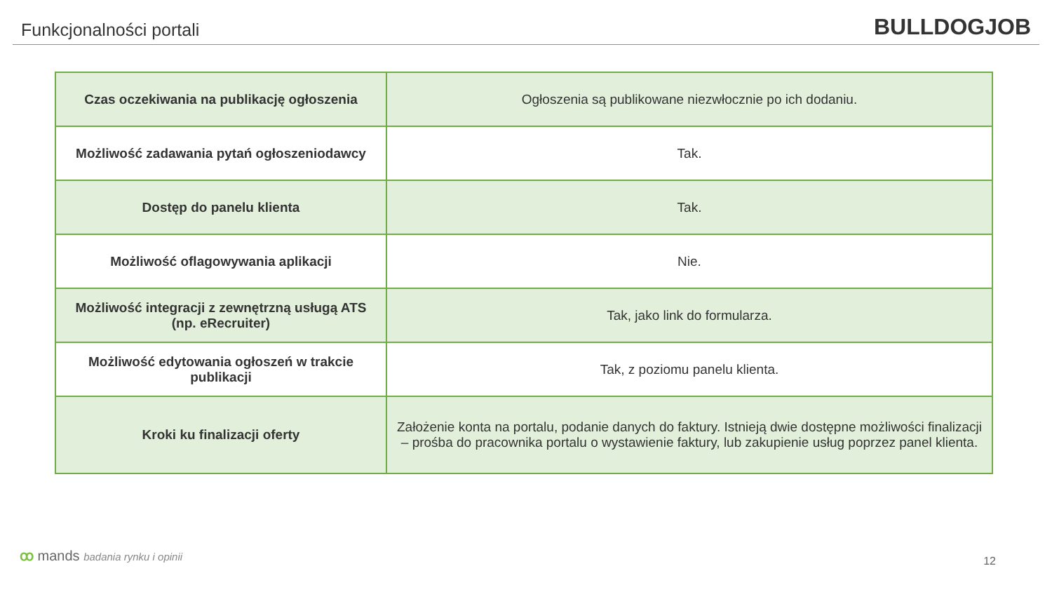Funkcjonalności portali
BULLDOGJOB
| Czas oczekiwania na publikację ogłoszenia | Ogłoszenia są publikowane niezwłocznie po ich dodaniu. |
| Możliwość zadawania pytań ogłoszeniodawcy | Tak. |
| Dostęp do panelu klienta | Tak. |
| Możliwość oflagowywania aplikacji | Nie. |
| Możliwość integracji z zewnętrzną usługą ATS (np. eRecruiter) | Tak, jako link do formularza. |
| Możliwość edytowania ogłoszeń w trakcie publikacji | Tak, z poziomu panelu klienta. |
| Kroki ku finalizacji oferty | Założenie konta na portalu, podanie danych do faktury. Istnieją dwie dostępne możliwości finalizacji – prośba do pracownika portalu o wystawienie faktury, lub zakupienie usług poprzez panel klienta. |
ꝏ mands badania rynku i opinii 12